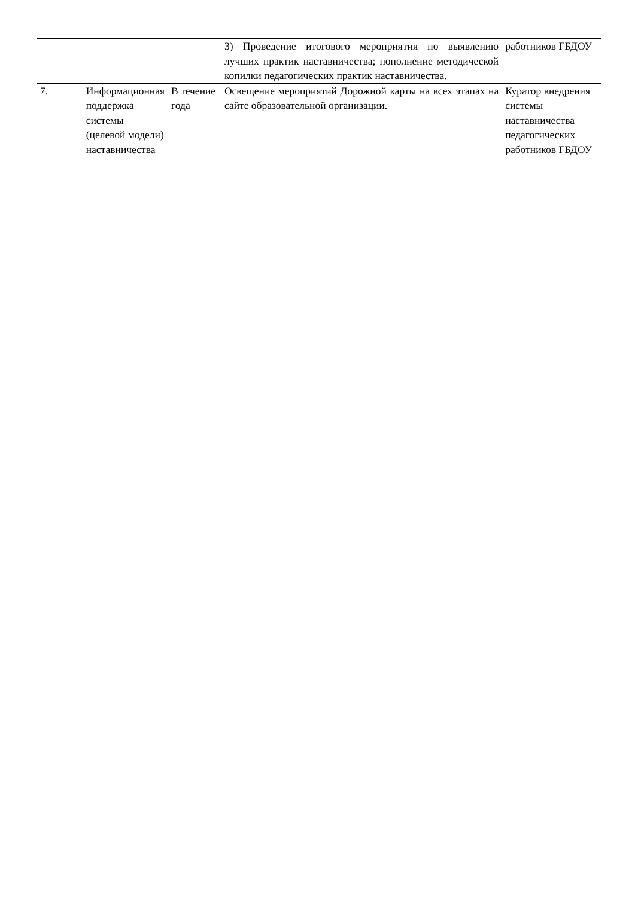| | | | 3) Проведение итогового мероприятия по выявлению лучших практик наставничества; пополнение методической копилки педагогических практик наставничества. | работников ГБДОУ |
| 7. | Информационная поддержка системы (целевой модели) наставничества | В течение года | Освещение мероприятий Дорожной карты на всех этапах на сайте образовательной организации. | Куратор внедрения системы наставничества педагогических работников ГБДОУ |